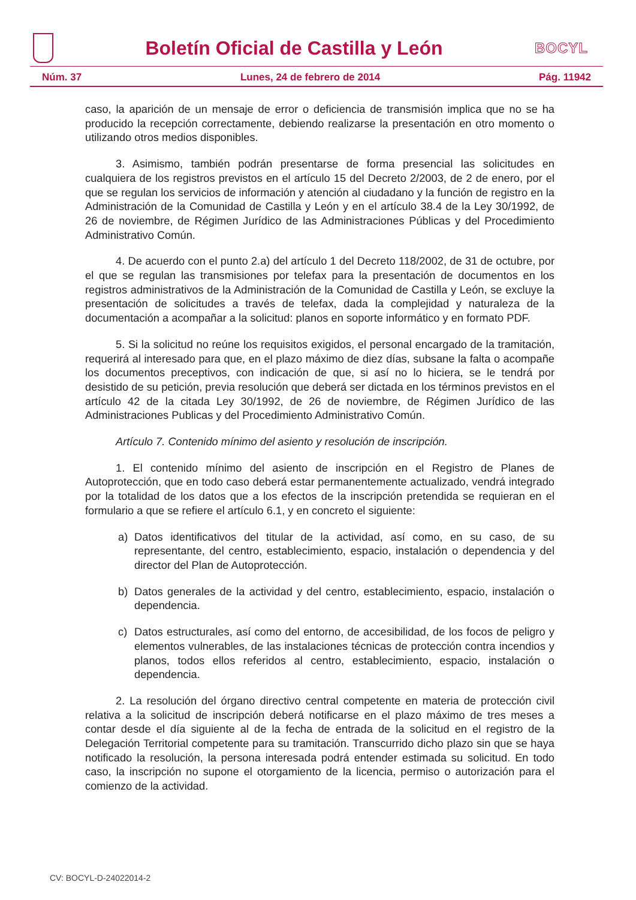Boletín Oficial de Castilla y León
BOCYL
Núm. 37 Lunes, 24 de febrero de 2014 Pág. 11942
caso, la aparición de un mensaje de error o deficiencia de transmisión implica que no se ha producido la recepción correctamente, debiendo realizarse la presentación en otro momento o utilizando otros medios disponibles.
3. Asimismo, también podrán presentarse de forma presencial las solicitudes en cualquiera de los registros previstos en el artículo 15 del Decreto 2/2003, de 2 de enero, por el que se regulan los servicios de información y atención al ciudadano y la función de registro en la Administración de la Comunidad de Castilla y León y en el artículo 38.4 de la Ley 30/1992, de 26 de noviembre, de Régimen Jurídico de las Administraciones Públicas y del Procedimiento Administrativo Común.
4. De acuerdo con el punto 2.a) del artículo 1 del Decreto 118/2002, de 31 de octubre, por el que se regulan las transmisiones por telefax para la presentación de documentos en los registros administrativos de la Administración de la Comunidad de Castilla y León, se excluye la presentación de solicitudes a través de telefax, dada la complejidad y naturaleza de la documentación a acompañar a la solicitud: planos en soporte informático y en formato PDF.
5. Si la solicitud no reúne los requisitos exigidos, el personal encargado de la tramitación, requerirá al interesado para que, en el plazo máximo de diez días, subsane la falta o acompañe los documentos preceptivos, con indicación de que, si así no lo hiciera, se le tendrá por desistido de su petición, previa resolución que deberá ser dictada en los términos previstos en el artículo 42 de la citada Ley 30/1992, de 26 de noviembre, de Régimen Jurídico de las Administraciones Publicas y del Procedimiento Administrativo Común.
Artículo 7. Contenido mínimo del asiento y resolución de inscripción.
1. El contenido mínimo del asiento de inscripción en el Registro de Planes de Autoprotección, que en todo caso deberá estar permanentemente actualizado, vendrá integrado por la totalidad de los datos que a los efectos de la inscripción pretendida se requieran en el formulario a que se refiere el artículo 6.1, y en concreto el siguiente:
a) Datos identificativos del titular de la actividad, así como, en su caso, de su representante, del centro, establecimiento, espacio, instalación o dependencia y del director del Plan de Autoprotección.
b) Datos generales de la actividad y del centro, establecimiento, espacio, instalación o dependencia.
c) Datos estructurales, así como del entorno, de accesibilidad, de los focos de peligro y elementos vulnerables, de las instalaciones técnicas de protección contra incendios y planos, todos ellos referidos al centro, establecimiento, espacio, instalación o dependencia.
2. La resolución del órgano directivo central competente en materia de protección civil relativa a la solicitud de inscripción deberá notificarse en el plazo máximo de tres meses a contar desde el día siguiente al de la fecha de entrada de la solicitud en el registro de la Delegación Territorial competente para su tramitación. Transcurrido dicho plazo sin que se haya notificado la resolución, la persona interesada podrá entender estimada su solicitud. En todo caso, la inscripción no supone el otorgamiento de la licencia, permiso o autorización para el comienzo de la actividad.
CV: BOCYL-D-24022014-2